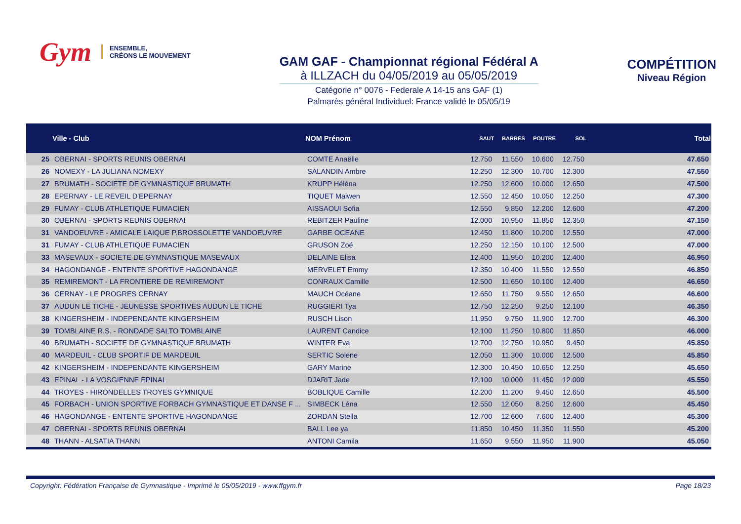Gym ENSEMBLE,
CRÉONS LE MOUVEMENT
GAM GAF - Championnat régional Fédéral A
à ILLZACH du 04/05/2019 au 05/05/2019
Catégorie n° 0076 - Federale A 14-15 ans GAF (1)
Palmarès général Individuel: France validé le 05/05/19
COMPÉTITION
Niveau Région
| | Ville - Club | NOM Prénom | SAUT | BARRES | POUTRE | SOL | Total |
| --- | --- | --- | --- | --- | --- | --- | --- |
| 25 | OBERNAI - SPORTS REUNIS OBERNAI | COMTE Anaëlle | 12.750 | 11.550 | 10.600 | 12.750 | 47.650 |
| 26 | NOMEXY - LA JULIANA NOMEXY | SALANDIN Ambre | 12.250 | 12.300 | 10.700 | 12.300 | 47.550 |
| 27 | BRUMATH - SOCIETE DE GYMNASTIQUE BRUMATH | KRUPP Héléna | 12.250 | 12.600 | 10.000 | 12.650 | 47.500 |
| 28 | EPERNAY - LE REVEIL D'EPERNAY | TIQUET Maiwen | 12.550 | 12.450 | 10.050 | 12.250 | 47.300 |
| 29 | FUMAY - CLUB ATHLETIQUE FUMACIEN | AISSAOUI Sofia | 12.550 | 9.850 | 12.200 | 12.600 | 47.200 |
| 30 | OBERNAI - SPORTS REUNIS OBERNAI | REBITZER Pauline | 12.000 | 10.950 | 11.850 | 12.350 | 47.150 |
| 31 | VANDOEUVRE - AMICALE LAIQUE P.BROSSOLETTE VANDOEUVRE | GARBE OCEANE | 12.450 | 11.800 | 10.200 | 12.550 | 47.000 |
| 31 | FUMAY - CLUB ATHLETIQUE FUMACIEN | GRUSON Zoé | 12.250 | 12.150 | 10.100 | 12.500 | 47.000 |
| 33 | MASEVAUX - SOCIETE DE GYMNASTIQUE MASEVAUX | DELAINE Elisa | 12.400 | 11.950 | 10.200 | 12.400 | 46.950 |
| 34 | HAGONDANGE - ENTENTE SPORTIVE HAGONDANGE | MERVELET Emmy | 12.350 | 10.400 | 11.550 | 12.550 | 46.850 |
| 35 | REMIREMONT - LA FRONTIERE DE REMIREMONT | CONRAUX Camille | 12.500 | 11.650 | 10.100 | 12.400 | 46.650 |
| 36 | CERNAY - LE PROGRES CERNAY | MAUCH Océane | 12.650 | 11.750 | 9.550 | 12.650 | 46.600 |
| 37 | AUDUN LE TICHE - JEUNESSE SPORTIVES AUDUN LE TICHE | RUGGIERI Tya | 12.750 | 12.250 | 9.250 | 12.100 | 46.350 |
| 38 | KINGERSHEIM - INDEPENDANTE KINGERSHEIM | RUSCH Lison | 11.950 | 9.750 | 11.900 | 12.700 | 46.300 |
| 39 | TOMBLAINE R.S. - RONDADE SALTO TOMBLAINE | LAURENT Candice | 12.100 | 11.250 | 10.800 | 11.850 | 46.000 |
| 40 | BRUMATH - SOCIETE DE GYMNASTIQUE BRUMATH | WINTER Eva | 12.700 | 12.750 | 10.950 | 9.450 | 45.850 |
| 40 | MARDEUIL - CLUB SPORTIF DE MARDEUIL | SERTIC Solene | 12.050 | 11.300 | 10.000 | 12.500 | 45.850 |
| 42 | KINGERSHEIM - INDEPENDANTE KINGERSHEIM | GARY Marine | 12.300 | 10.450 | 10.650 | 12.250 | 45.650 |
| 43 | EPINAL - LA VOSGIENNE EPINAL | DJARIT Jade | 12.100 | 10.000 | 11.450 | 12.000 | 45.550 |
| 44 | TROYES - HIRONDELLES TROYES GYMNIQUE | BOBLIQUE Camille | 12.200 | 11.200 | 9.450 | 12.650 | 45.500 |
| 45 | FORBACH - UNION SPORTIVE FORBACH GYMNASTIQUE ET DANSE F ... | SIMBECK Léna | 12.550 | 12.050 | 8.250 | 12.600 | 45.450 |
| 46 | HAGONDANGE - ENTENTE SPORTIVE HAGONDANGE | ZORDAN Stella | 12.700 | 12.600 | 7.600 | 12.400 | 45.300 |
| 47 | OBERNAI - SPORTS REUNIS OBERNAI | BALL Lee ya | 11.850 | 10.450 | 11.350 | 11.550 | 45.200 |
| 48 | THANN - ALSATIA THANN | ANTONI Camila | 11.650 | 9.550 | 11.950 | 11.900 | 45.050 |
Copyright: Fédération Française de Gymnastique - Imprimé le 05/05/2019 - www.ffgym.fr Page 18/23